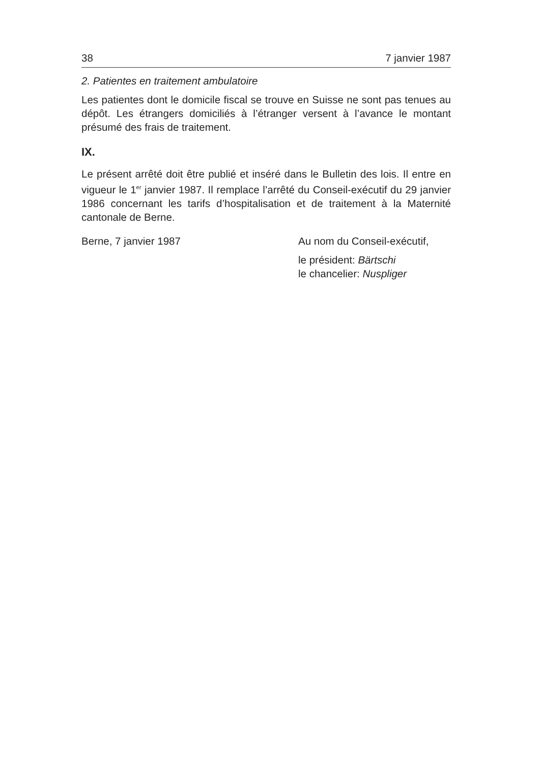38 7 janvier 1987
2. Patientes en traitement ambulatoire
Les patientes dont le domicile fiscal se trouve en Suisse ne sont pas tenues au dépôt. Les étrangers domiciliés à l’étranger versent à l’avance le montant présumé des frais de traitement.
IX.
Le présent arrêté doit être publié et inséré dans le Bulletin des lois. Il entre en vigueur le 1<sup>er</sup> janvier 1987. Il remplace l’arrêté du Conseil-exécutif du 29 janvier 1986 concernant les tarifs d’hospitalisation et de traitement à la Maternité cantonale de Berne.
Berne, 7 janvier 1987 Au nom du Conseil-exécutif,
le président: Bärtschi
le chancelier: Nuspliger